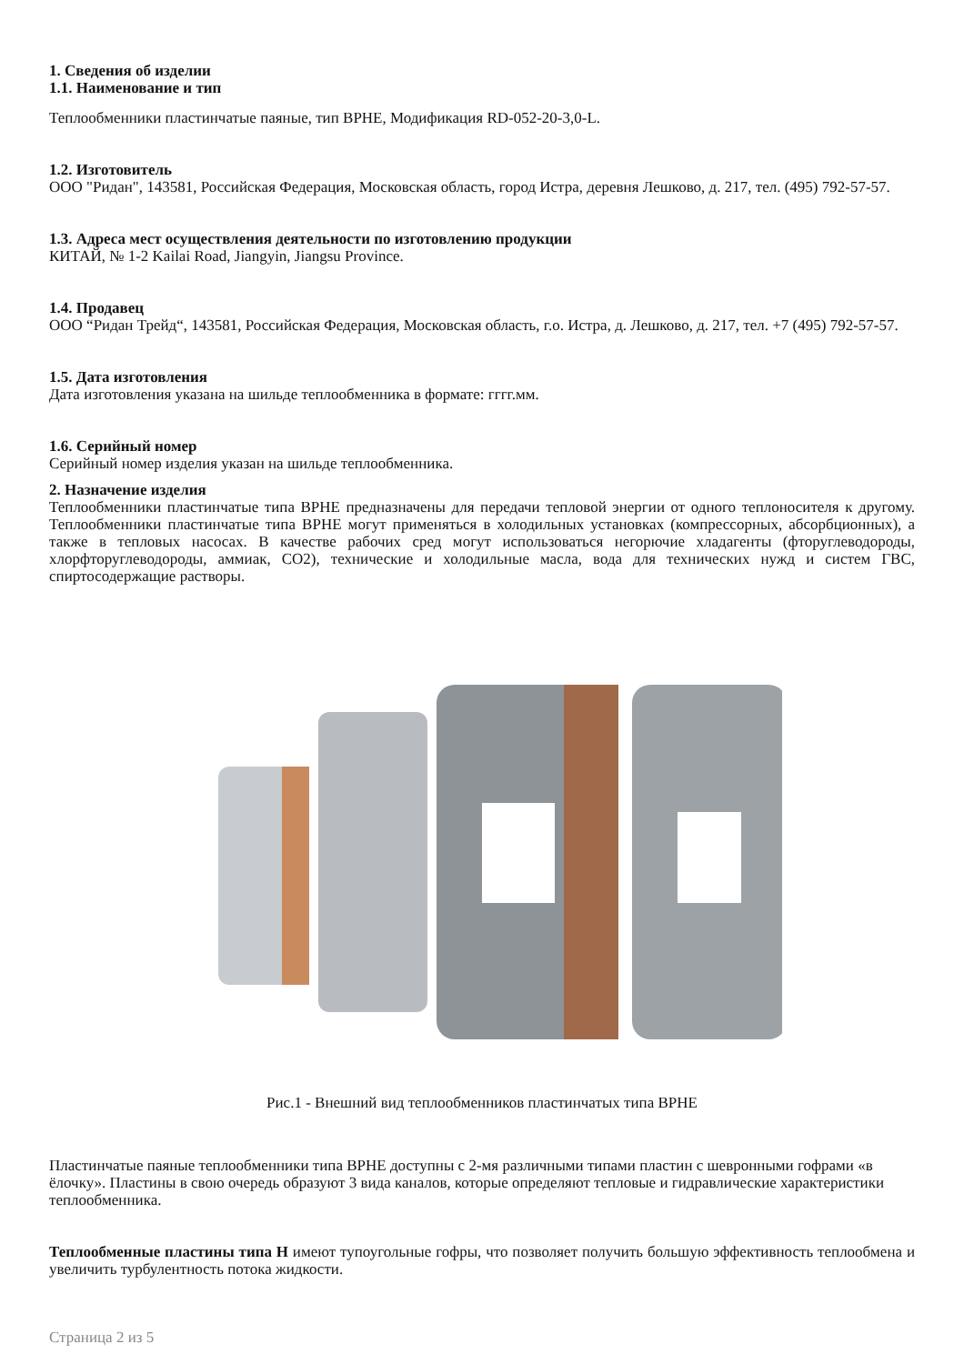1. Сведения об изделии
1.1. Наименование и тип
Теплообменники пластинчатые паяные, тип BPHE, Модификация RD-052-20-3,0-L.
1.2. Изготовитель
ООО "Ридан", 143581, Российская Федерация, Московская область, город Истра, деревня Лешково, д. 217, тел. (495) 792-57-57.
1.3. Адреса мест осуществления деятельности по изготовлению продукции
КИТАЙ, № 1-2 Kailai Road, Jiangyin, Jiangsu Province.
1.4. Продавец
ООО “Ридан Трейд“, 143581, Российская Федерация, Московская область, г.о. Истра, д. Лешково, д. 217, тел. +7 (495) 792-57-57.
1.5. Дата изготовления
Дата изготовления указана на шильде теплообменника в формате: гггг.мм.
1.6. Серийный номер
Серийный номер изделия указан на шильде теплообменника.
2. Назначение изделия
Теплообменники пластинчатые типа BPHE предназначены для передачи тепловой энергии от одного теплоносителя к другому. Теплообменники пластинчатые типа BPHE могут применяться в холодильных установках (компрессорных, абсорбционных), а также в тепловых насосах. В качестве рабочих сред могут использоваться негорючие хладагенты (фторуглеводороды, хлорфторуглеводороды, аммиак, CO2), технические и холодильные масла, вода для технических нужд и систем ГВС, спиртосодержащие растворы.
Рис.1 - Внешний вид теплообменников пластинчатых типа BPHE
Пластинчатые паяные теплообменники типа BPHE доступны с 2-мя различными типами пластин с шевронными гофрами «в ёлочку». Пластины в свою очередь образуют 3 вида каналов, которые определяют тепловые и гидравлические характеристики теплообменника.
Теплообменные пластины типа H имеют тупоугольные гофры, что позволяет получить большую эффективность теплообмена и увеличить турбулентность потока жидкости.
Страница 2 из 5